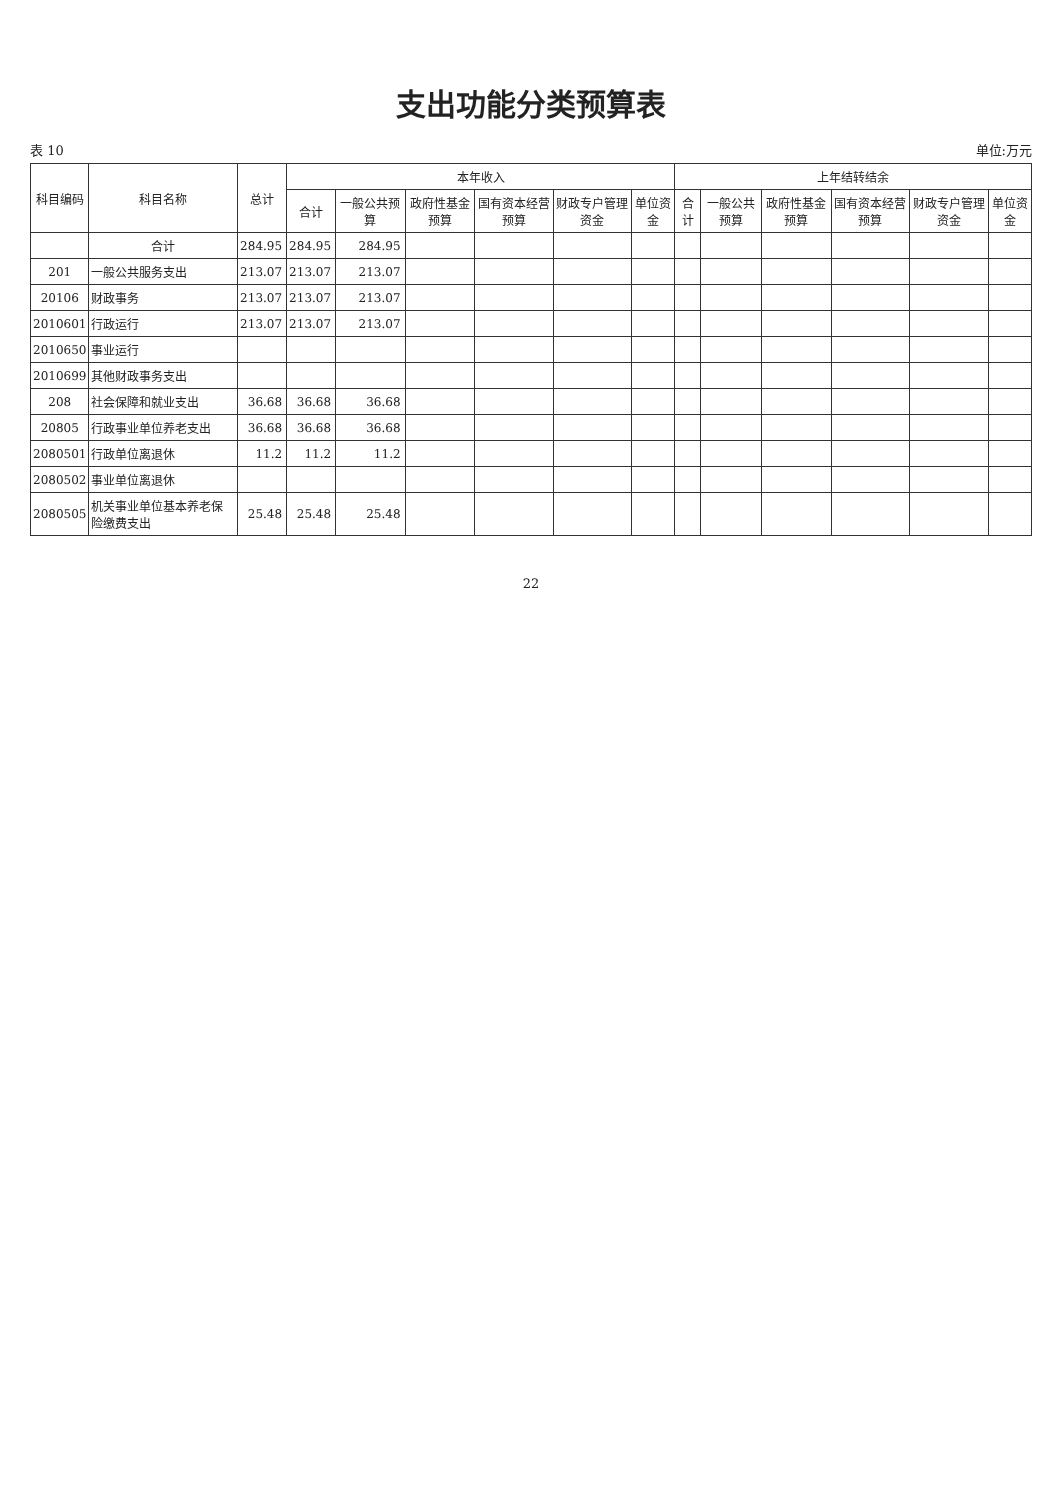支出功能分类预算表
表 10 单位:万元
| 科目编码 | 科目名称 | 总计 | 本年收入 | | | | | | 上年结转结余 | | | | | |
| --- | --- | --- | --- | --- | --- | --- | --- | --- | --- | --- | --- | --- | --- | --- |
| | | | 合计 | 一般公共预算 | 政府性基金预算 | 国有资本经营预算 | 财政专户管理资金 | 单位资金 | 合计 | 一般公共预算 | 政府性基金预算 | 国有资本经营预算 | 财政专户管理资金 | 单位资金 |
| | 合计 | 284.95 | 284.95 | 284.95 | | | | | | | | | | |
| 201 | 一般公共服务支出 | 213.07 | 213.07 | 213.07 | | | | | | | | | | |
| 20106 | 财政事务 | 213.07 | 213.07 | 213.07 | | | | | | | | | | |
| 2010601 | 行政运行 | 213.07 | 213.07 | 213.07 | | | | | | | | | | |
| 2010650 | 事业运行 | | | | | | | | | | | | | |
| 2010699 | 其他财政事务支出 | | | | | | | | | | | | | |
| 208 | 社会保障和就业支出 | 36.68 | 36.68 | 36.68 | | | | | | | | | | |
| 20805 | 行政事业单位养老支出 | 36.68 | 36.68 | 36.68 | | | | | | | | | | |
| 2080501 | 行政单位离退休 | 11.2 | 11.2 | 11.2 | | | | | | | | | | |
| 2080502 | 事业单位离退休 | | | | | | | | | | | | | |
| 2080505 | 机关事业单位基本养老保险缴费支出 | 25.48 | 25.48 | 25.48 | | | | | | | | | | |
22